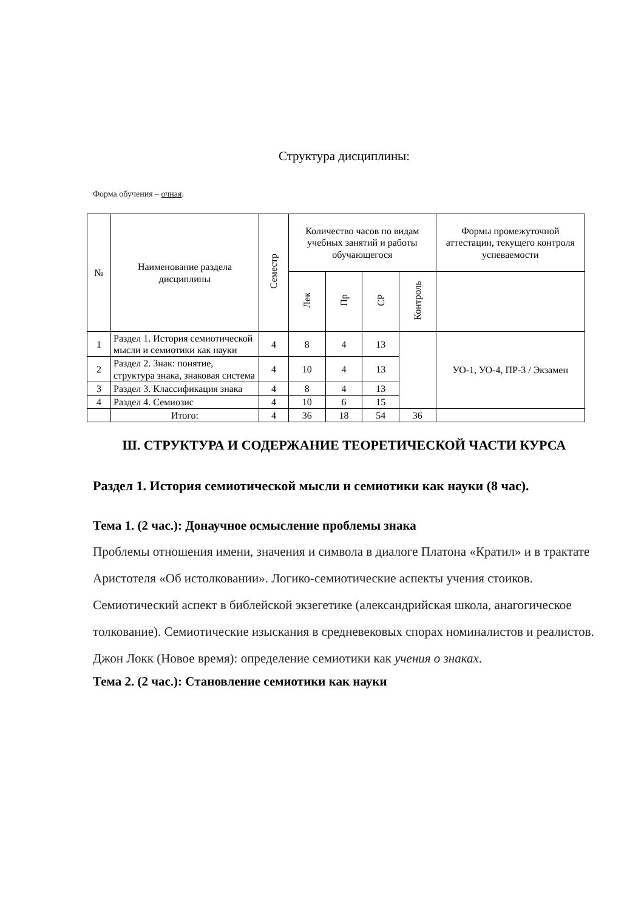Структура дисциплины:
Форма обучения – очная.
| № | Наименование раздела дисциплины | Семестр | Количество часов по видам учебных занятий и работы обучающегося | | | | Формы промежуточной аттестации, текущего контроля успеваемости |
| --- | --- | --- | --- | --- | --- | --- | --- |
| | | | Лек | Пр | СР | Контроль | |
| 1 | Раздел 1. История семиотической мысли и семиотики как науки | 4 | 8 | 4 | 13 | | УО-1, УО-4, ПР-3 / Экзамен |
| 2 | Раздел 2. Знак: понятие, структура знака, знаковая система | 4 | 10 | 4 | 13 | | |
| 3 | Раздел 3. Классификация знака | 4 | 8 | 4 | 13 | | |
| 4 | Раздел 4. Семиозис | 4 | 10 | 6 | 15 | | |
| | Итого: | 4 | 36 | 18 | 54 | 36 | |
Ш. СТРУКТУРА И СОДЕРЖАНИЕ ТЕОРЕТИЧЕСКОЙ ЧАСТИ КУРСА
Раздел 1. История семиотической мысли и семиотики как науки (8 час).
Тема 1. (2 час.): Донаучное осмысление проблемы знака
Проблемы отношения имени, значения и символа в диалоге Платона «Кратил» и в трактате Аристотеля «Об истолковании». Логико-семиотические аспекты учения стоиков. Семиотический аспект в библейской экзегетике (александрийская школа, анагогическое толкование). Семиотические изыскания в средневековых спорах номиналистов и реалистов. Джон Локк (Новое время): определение семиотики как учения о знаках.
Тема 2. (2 час.): Становление семиотики как науки